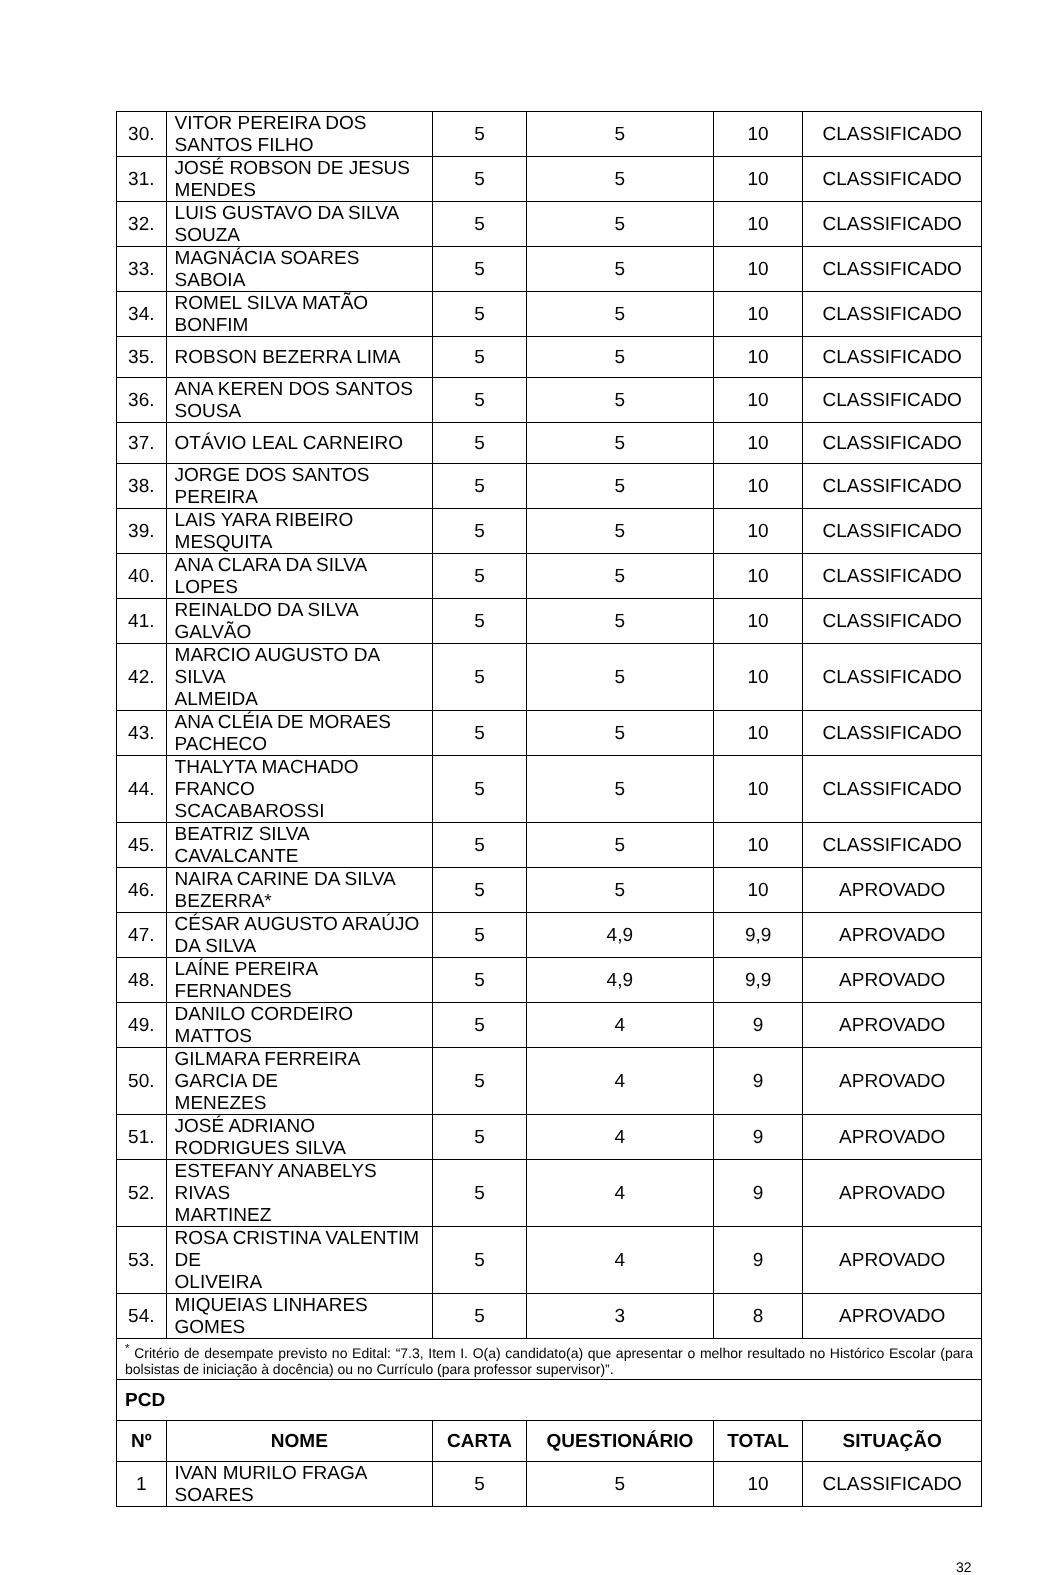| 30. | VITOR PEREIRA DOS SANTOS FILHO | 5 | 5 | 10 | CLASSIFICADO |
| 31. | JOSÉ ROBSON DE JESUS MENDES | 5 | 5 | 10 | CLASSIFICADO |
| 32. | LUIS GUSTAVO DA SILVA SOUZA | 5 | 5 | 10 | CLASSIFICADO |
| 33. | MAGNÁCIA SOARES SABOIA | 5 | 5 | 10 | CLASSIFICADO |
| 34. | ROMEL SILVA MATÃO BONFIM | 5 | 5 | 10 | CLASSIFICADO |
| 35. | ROBSON BEZERRA LIMA | 5 | 5 | 10 | CLASSIFICADO |
| 36. | ANA KEREN DOS SANTOS SOUSA | 5 | 5 | 10 | CLASSIFICADO |
| 37. | OTÁVIO LEAL CARNEIRO | 5 | 5 | 10 | CLASSIFICADO |
| 38. | JORGE DOS SANTOS PEREIRA | 5 | 5 | 10 | CLASSIFICADO |
| 39. | LAIS YARA RIBEIRO MESQUITA | 5 | 5 | 10 | CLASSIFICADO |
| 40. | ANA CLARA DA SILVA LOPES | 5 | 5 | 10 | CLASSIFICADO |
| 41. | REINALDO DA SILVA GALVÃO | 5 | 5 | 10 | CLASSIFICADO |
| 42. | MARCIO AUGUSTO DA SILVA ALMEIDA | 5 | 5 | 10 | CLASSIFICADO |
| 43. | ANA CLÉIA DE MORAES PACHECO | 5 | 5 | 10 | CLASSIFICADO |
| 44. | THALYTA MACHADO FRANCO SCACABAROSSI | 5 | 5 | 10 | CLASSIFICADO |
| 45. | BEATRIZ SILVA CAVALCANTE | 5 | 5 | 10 | CLASSIFICADO |
| 46. | NAIRA CARINE DA SILVA BEZERRA* | 5 | 5 | 10 | APROVADO |
| 47. | CÉSAR AUGUSTO ARAÚJO DA SILVA | 5 | 4,9 | 9,9 | APROVADO |
| 48. | LAÍNE PEREIRA FERNANDES | 5 | 4,9 | 9,9 | APROVADO |
| 49. | DANILO CORDEIRO MATTOS | 5 | 4 | 9 | APROVADO |
| 50. | GILMARA FERREIRA GARCIA DE MENEZES | 5 | 4 | 9 | APROVADO |
| 51. | JOSÉ ADRIANO RODRIGUES SILVA | 5 | 4 | 9 | APROVADO |
| 52. | ESTEFANY ANABELYS RIVAS MARTINEZ | 5 | 4 | 9 | APROVADO |
| 53. | ROSA CRISTINA VALENTIM DE OLIVEIRA | 5 | 4 | 9 | APROVADO |
| 54. | MIQUEIAS LINHARES GOMES | 5 | 3 | 8 | APROVADO |
| <sup>*</sup> Critério de desempate previsto no Edital: “7.3, Item I. O(a) candidato(a) que apresentar o melhor resultado no Histórico Escolar (para bolsistas de iniciação à docência) ou no Currículo (para professor supervisor)”. | | | | | |
| PCD | | | | | |
| Nº | NOME | CARTA | QUESTIONÁRIO | TOTAL | SITUAÇÃO |
| 1 | IVAN MURILO FRAGA SOARES | 5 | 5 | 10 | CLASSIFICADO |
32